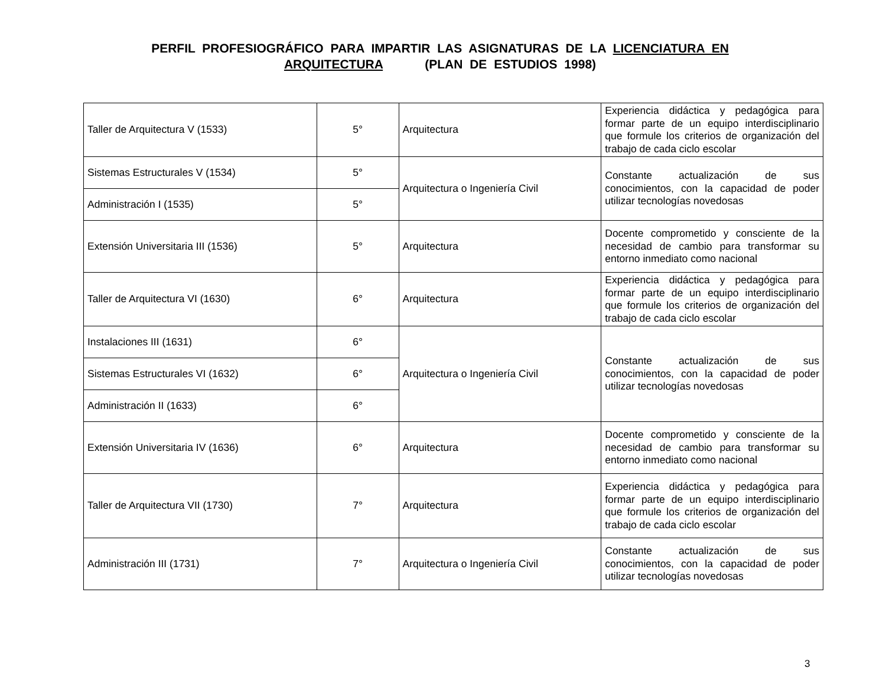PERFIL PROFESIOGRÁFICO PARA IMPARTIR LAS ASIGNATURAS DE LA LICENCIATURA EN ARQUITECTURA (PLAN DE ESTUDIOS 1998)
| Taller de Arquitectura V (1533) | 5° | Arquitectura | Experiencia didáctica y pedagógica para formar parte de un equipo interdisciplinario que formule los criterios de organización del trabajo de cada ciclo escolar |
| Sistemas Estructurales V (1534) | 5° | Arquitectura o Ingeniería Civil | Constante actualización de sus conocimientos, con la capacidad de poder utilizar tecnologías novedosas |
| Administración I (1535) | 5° | | |
| Extensión Universitaria III (1536) | 5° | Arquitectura | Docente comprometido y consciente de la necesidad de cambio para transformar su entorno inmediato como nacional |
| Taller de Arquitectura VI (1630) | 6° | Arquitectura | Experiencia didáctica y pedagógica para formar parte de un equipo interdisciplinario que formule los criterios de organización del trabajo de cada ciclo escolar |
| Instalaciones III (1631) | 6° | Arquitectura o Ingeniería Civil | Constante actualización de sus conocimientos, con la capacidad de poder utilizar tecnologías novedosas |
| Sistemas Estructurales VI (1632) | 6° | | |
| Administración II (1633) | 6° | | |
| Extensión Universitaria IV (1636) | 6° | Arquitectura | Docente comprometido y consciente de la necesidad de cambio para transformar su entorno inmediato como nacional |
| Taller de Arquitectura VII (1730) | 7° | Arquitectura | Experiencia didáctica y pedagógica para formar parte de un equipo interdisciplinario que formule los criterios de organización del trabajo de cada ciclo escolar |
| Administración III (1731) | 7° | Arquitectura o Ingeniería Civil | Constante actualización de sus conocimientos, con la capacidad de poder utilizar tecnologías novedosas |
3